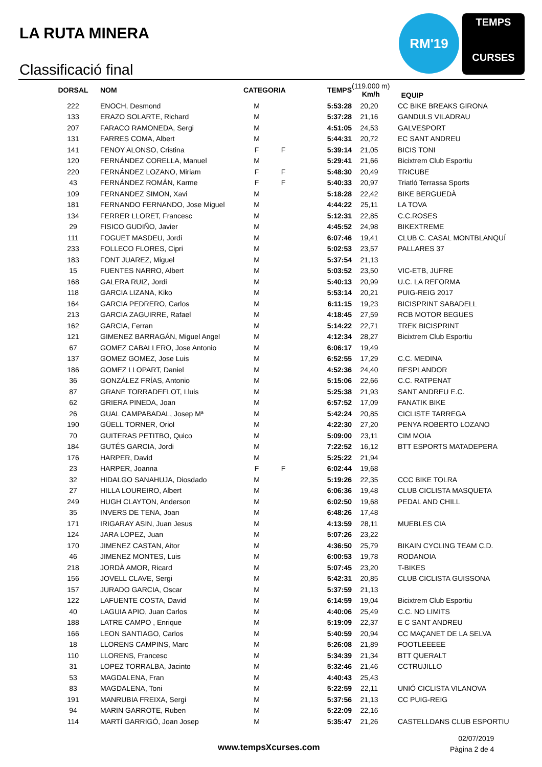LA RUTA MINERA
Classificació final
RM'19
TEMPS
CURSES
| DORSAL | NOM | CATEGORIA | TEMPS | (119.000 m) Km/h | EQUIP |
| --- | --- | --- | --- | --- | --- |
| 222 | ENOCH, Desmond | M | | 5:53:28 | 20,20 | CC BIKE BREAKS GIRONA |
| 133 | ERAZO SOLARTE, Richard | M | | 5:37:28 | 21,16 | GANDULS VILADRAU |
| 207 | FARACO RAMONEDA, Sergi | M | | 4:51:05 | 24,53 | GALVESPORT |
| 131 | FARRES COMA, Albert | M | | 5:44:31 | 20,72 | EC SANT ANDREU |
| 141 | FENOY ALONSO, Cristina | F | F | 5:39:14 | 21,05 | BICIS TONI |
| 120 | FERNÁNDEZ CORELLA, Manuel | M | | 5:29:41 | 21,66 | Bicixtrem Club Esportiu |
| 220 | FERNÁNDEZ LOZANO, Miriam | F | F | 5:48:30 | 20,49 | TRICUBE |
| 43 | FERNÁNDEZ ROMÁN, Karme | F | F | 5:40:33 | 20,97 | Triatló Terrassa Sports |
| 109 | FERNANDEZ SIMON, Xavi | M | | 5:18:28 | 22,42 | BIKE BERGUEDÀ |
| 181 | FERNANDO FERNANDO, Jose Miguel | M | | 4:44:22 | 25,11 | LA TOVA |
| 134 | FERRER LLORET, Francesc | M | | 5:12:31 | 22,85 | C.C.ROSES |
| 29 | FISICO GUDIÑO, Javier | M | | 4:45:52 | 24,98 | BIKEXTREME |
| 111 | FOGUET MASDEU, Jordi | M | | 6:07:46 | 19,41 | CLUB C. CASAL MONTBLANQUÍ |
| 233 | FOLLECO FLORES, Cipri | M | | 5:02:53 | 23,57 | PALLARES 37 |
| 183 | FONT JUAREZ, Miguel | M | | 5:37:54 | 21,13 | |
| 15 | FUENTES NARRO, Albert | M | | 5:03:52 | 23,50 | VIC-ETB, JUFRE |
| 168 | GALERA RUIZ, Jordi | M | | 5:40:13 | 20,99 | U.C. LA REFORMA |
| 118 | GARCIA LIZANA, Kiko | M | | 5:53:14 | 20,21 | PUIG-REIG 2017 |
| 164 | GARCIA PEDRERO, Carlos | M | | 6:11:15 | 19,23 | BICISPRINT SABADELL |
| 213 | GARCIA ZAGUIRRE, Rafael | M | | 4:18:45 | 27,59 | RCB MOTOR BEGUES |
| 162 | GARCIA, Ferran | M | | 5:14:22 | 22,71 | TREK BICISPRINT |
| 121 | GIMENEZ BARRAGÁN, Miguel Angel | M | | 4:12:34 | 28,27 | Bicixtrem Club Esportiu |
| 67 | GOMEZ CABALLERO, Jose Antonio | M | | 6:06:17 | 19,49 | |
| 137 | GOMEZ GOMEZ, Jose Luis | M | | 6:52:55 | 17,29 | C.C. MEDINA |
| 186 | GOMEZ LLOPART, Daniel | M | | 4:52:36 | 24,40 | RESPLANDOR |
| 36 | GONZÁLEZ FRÍAS, Antonio | M | | 5:15:06 | 22,66 | C.C. RATPENAT |
| 87 | GRANE TORRADEFLOT, Lluis | M | | 5:25:38 | 21,93 | SANT ANDREU E.C. |
| 62 | GRIERA PINEDA, Joan | M | | 6:57:52 | 17,09 | FANATIK BIKE |
| 26 | GUAL CAMPABADAL, Josep Mª | M | | 5:42:24 | 20,85 | CICLISTE TARREGA |
| 190 | GÜELL TORNER, Oriol | M | | 4:22:30 | 27,20 | PENYA ROBERTO LOZANO |
| 70 | GUITERAS PETITBO, Quico | M | | 5:09:00 | 23,11 | CIM MOIA |
| 184 | GUTÉS GARCIA, Jordi | M | | 7:22:52 | 16,12 | BTT ESPORTS MATADEPERA |
| 176 | HARPER, David | M | | 5:25:22 | 21,94 | |
| 23 | HARPER, Joanna | F | F | 6:02:44 | 19,68 | |
| 32 | HIDALGO SANAHUJA, Diosdado | M | | 5:19:26 | 22,35 | CCC BIKE TOLRA |
| 27 | HILLA LOUREIRO, Albert | M | | 6:06:36 | 19,48 | CLUB CICLISTA MASQUETA |
| 249 | HUGH CLAYTON, Anderson | M | | 6:02:50 | 19,68 | PEDAL AND CHILL |
| 35 | INVERS DE TENA, Joan | M | | 6:48:26 | 17,48 | |
| 171 | IRIGARAY ASIN, Juan Jesus | M | | 4:13:59 | 28,11 | MUEBLES CIA |
| 124 | JARA LOPEZ, Juan | M | | 5:07:26 | 23,22 | |
| 170 | JIMENEZ CASTAN, Aitor | M | | 4:36:50 | 25,79 | BIKAIN CYCLING TEAM C.D. |
| 46 | JIMENEZ MONTES, Luis | M | | 6:00:53 | 19,78 | RODANOIA |
| 218 | JORDÀ AMOR, Ricard | M | | 5:07:45 | 23,20 | T-BIKES |
| 156 | JOVELL CLAVE, Sergi | M | | 5:42:31 | 20,85 | CLUB CICLISTA GUISSONA |
| 157 | JURADO GARCIA, Oscar | M | | 5:37:59 | 21,13 | |
| 122 | LAFUENTE COSTA, David | M | | 6:14:59 | 19,04 | Bicixtrem Club Esportiu |
| 40 | LAGUIA APIO, Juan Carlos | M | | 4:40:06 | 25,49 | C.C. NO LIMITS |
| 188 | LATRE CAMPO , Enrique | M | | 5:19:09 | 22,37 | E C SANT ANDREU |
| 166 | LEON SANTIAGO, Carlos | M | | 5:40:59 | 20,94 | CC MAÇANET DE LA SELVA |
| 18 | LLORENS CAMPINS, Marc | M | | 5:26:08 | 21,89 | FOOTLEEEEE |
| 110 | LLORENS, Francesc | M | | 5:34:39 | 21,34 | BTT QUERALT |
| 31 | LOPEZ TORRALBA, Jacinto | M | | 5:32:46 | 21,46 | CCTRUJILLO |
| 53 | MAGDALENA, Fran | M | | 4:40:43 | 25,43 | |
| 83 | MAGDALENA, Toni | M | | 5:22:59 | 22,11 | UNIÓ CICLISTA VILANOVA |
| 191 | MANRUBIA FREIXA, Sergi | M | | 5:37:56 | 21,13 | CC PUIG-REIG |
| 94 | MARIN GARROTE, Ruben | M | | 5:22:09 | 22,16 | |
| 114 | MARTÍ GARRIGÓ, Joan Josep | M | | 5:35:47 | 21,26 | CASTELLDANS CLUB ESPORTIU |
www.tempsXcurses.com
02/07/2019
Pàgina 2 de 4